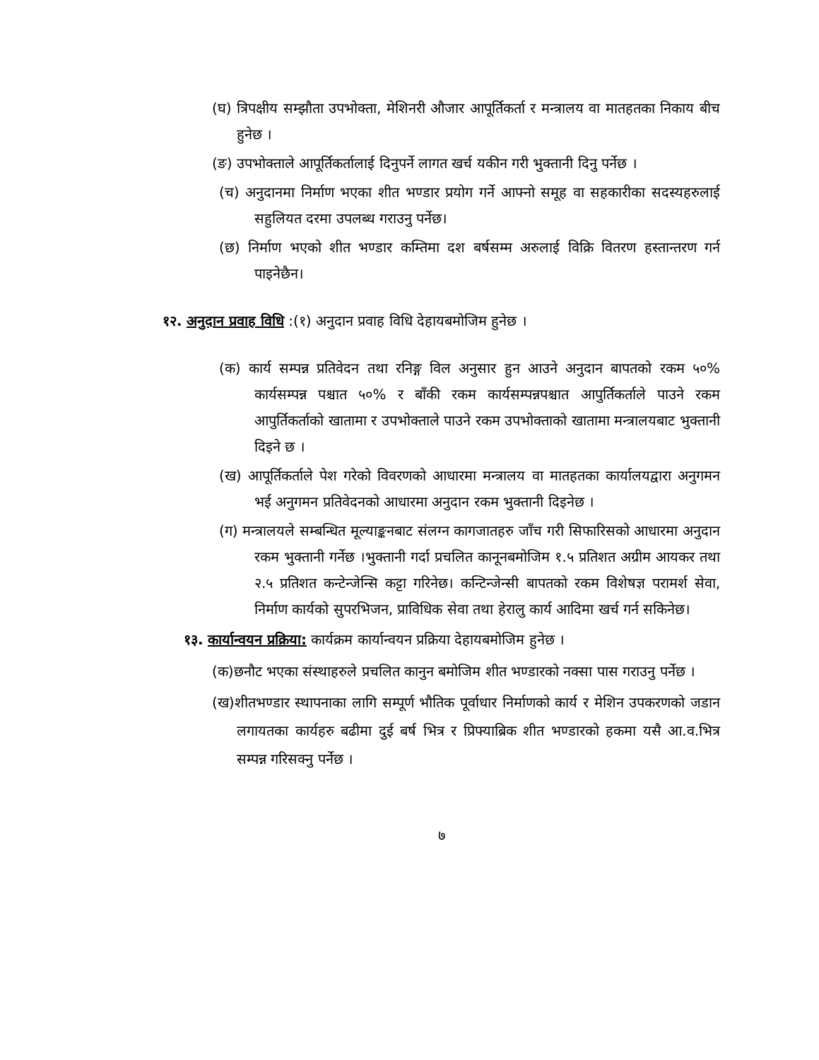(घ) त्रिपक्षीय सम्झौता उपभोक्ता, मेशिनरी औजार आपूर्तिकर्ता र मन्त्रालय वा मातहतका निकाय बीच हुनेछ ।
(ङ) उपभोक्ताले आपूर्तिकर्तालाई दिनुपर्ने लागत खर्च यकीन गरी भुक्तानी दिनु पर्नेछ ।
(च) अनुदानमा निर्माण भएका शीत भण्डार प्रयोग गर्ने आफ्नो समूह वा सहकारीका सदस्यहरुलाई सहुलियत दरमा उपलब्ध गराउनु पर्नेछ।
(छ) निर्माण भएको शीत भण्डार कम्तिमा दश बर्षसम्म अरुलाई विक्रि वितरण हस्तान्तरण गर्न पाइनेछैन।
१२. अनुदान प्रवाह विधि :(१) अनुदान प्रवाह विधि देहायबमोजिम हुनेछ ।
(क) कार्य सम्पन्न प्रतिवेदन तथा रनिङ्ग विल अनुसार हुन आउने अनुदान बापतको रकम ५०% कार्यसम्पन्न पश्चात ५०% र बाँकी रकम कार्यसम्पन्नपश्चात आपुर्तिकर्ताले पाउने रकम आपुर्तिकर्ताको खातामा र उपभोक्ताले पाउने रकम उपभोक्ताको खातामा मन्त्रालयबाट भुक्तानी दिइने छ ।
(ख) आपूर्तिकर्ताले पेश गरेको विवरणको आधारमा मन्त्रालय वा मातहतका कार्यालयद्वारा अनुगमन भई अनुगमन प्रतिवेदनको आधारमा अनुदान रकम भुक्तानी दिइनेछ ।
(ग) मन्त्रालयले सम्बन्धित मूल्याङ्कनबाट संलग्न कागजातहरु जाँच गरी सिफारिसको आधारमा अनुदान रकम भुक्तानी गर्नेछ ।भुक्तानी गर्दा प्रचलित कानूनबमोजिम १.५ प्रतिशत अग्रीम आयकर तथा २.५ प्रतिशत कन्टेन्जेन्सि कट्टा गरिनेछ। कन्टिन्जेन्सी बापतको रकम विशेषज्ञ परामर्श सेवा, निर्माण कार्यको सुपरभिजन, प्राविधिक सेवा तथा हेरालु कार्य आदिमा खर्च गर्न सकिनेछ।
१३. कार्यान्वयन प्रक्रिया: कार्यक्रम कार्यान्वयन प्रक्रिया देहायबमोजिम हुनेछ ।
(क)छनौट भएका संस्थाहरुले प्रचलित कानुन बमोजिम शीत भण्डारको नक्सा पास गराउनु पर्नेछ ।
(ख)शीतभण्डार स्थापनाका लागि सम्पूर्ण भौतिक पूर्वाधार निर्माणको कार्य र मेशिन उपकरणको जडान लगायतका कार्यहरु बढीमा दुई बर्ष भित्र र प्रिफ्याब्रिक शीत भण्डारको हकमा यसै आ.व.भित्र सम्पन्न गरिसक्नु पर्नेछ ।
७